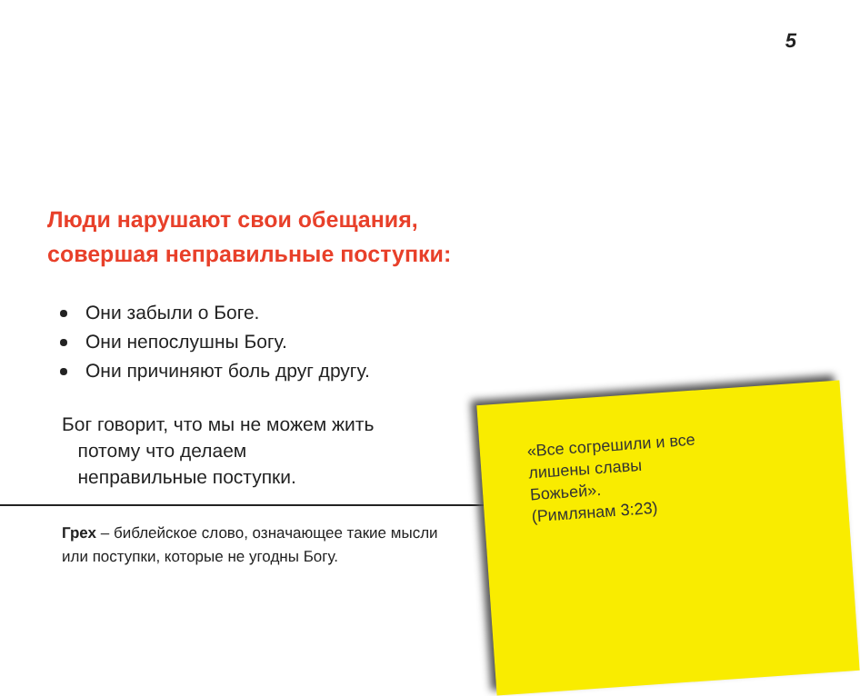5
Люди нарушают свои обещания,
совершая неправильные поступки:
Они забыли о Боге.
Они непослушны Богу.
Они причиняют боль друг другу.
Бог говорит, что мы не можем жить
потому что делаем
неправильные поступки.
Грех – библейское слово, означающее такие мысли или поступки, которые не угодны Богу.
«Все согрешили и все
лишены славы
Божьей».
(Римлянам 3:23)